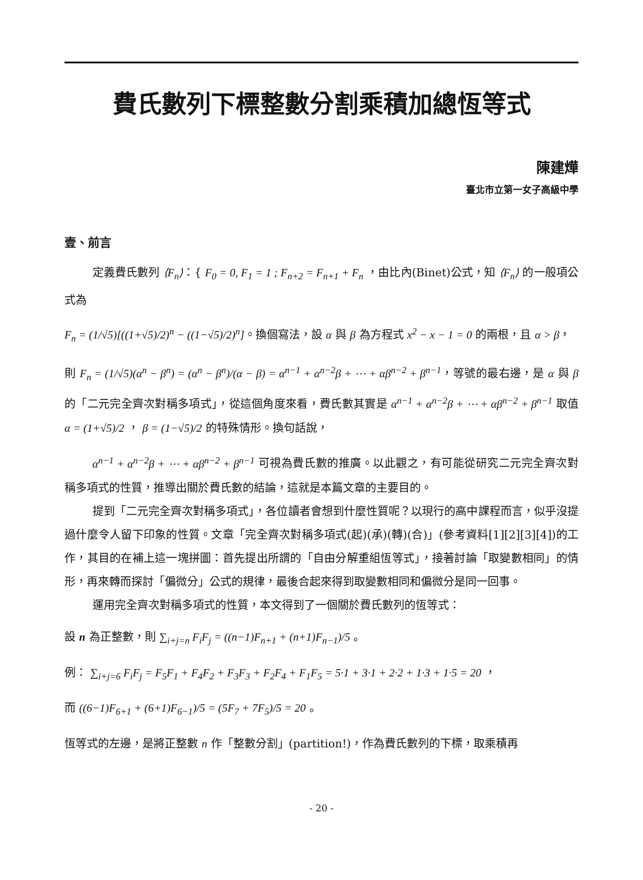費氏數列下標整數分割乘積加總恆等式
陳建燁
臺北市立第一女子高級中學
壹、前言
定義費氏數列 ⟨F<sub>n</sub>⟩：{ F<sub>0</sub> = 0, F<sub>1</sub> = 1 ; F<sub>n+2</sub> = F<sub>n+1</sub> + F<sub>n</sub> ，由比內(Binet)公式，知 ⟨F<sub>n</sub>⟩ 的一般項公式為
F<sub>n</sub> = (1/√5)[((1+√5)/2)<sup>n</sup> − ((1−√5)/2)<sup>n</sup>]。換個寫法，設 α 與 β 為方程式 x<sup>2</sup> − x − 1 = 0 的兩根，且 α > β，
則 F<sub>n</sub> = (1/√5)(α<sup>n</sup> − β<sup>n</sup>) = (α<sup>n</sup> − β<sup>n</sup>)/(α − β) = α<sup>n−1</sup> + α<sup>n−2</sup>β + ⋯ + αβ<sup>n−2</sup> + β<sup>n−1</sup>，等號的最右邊，是 α 與 β 的「二元完全齊次對稱多項式」，從這個角度來看，費氏數其實是 α<sup>n−1</sup> + α<sup>n−2</sup>β + ⋯ + αβ<sup>n−2</sup> + β<sup>n−1</sup> 取值 α = (1+√5)/2 ， β = (1−√5)/2 的特殊情形。換句話說，
α<sup>n−1</sup> + α<sup>n−2</sup>β + ⋯ + αβ<sup>n−2</sup> + β<sup>n−1</sup> 可視為費氏數的推廣。以此觀之，有可能從研究二元完全齊次對稱多項式的性質，推導出關於費氏數的結論，這就是本篇文章的主要目的。
提到「二元完全齊次對稱多項式」，各位讀者會想到什麼性質呢？以現行的高中課程而言，似乎沒提過什麼令人留下印象的性質。文章「完全齊次對稱多項式(起)(承)(轉)(合)」(參考資料[1][2][3][4])的工作，其目的在補上這一塊拼圖：首先提出所謂的「自由分解重組恆等式」，接著討論「取變數相同」的情形，再來轉而探討「偏微分」公式的規律，最後合起來得到取變數相同和偏微分是同一回事。
運用完全齊次對稱多項式的性質，本文得到了一個關於費氏數列的恆等式：
設 n 為正整數，則 ∑<sub>i+j=n</sub> F<sub>i</sub>F<sub>j</sub> = ((n−1)F<sub>n+1</sub> + (n+1)F<sub>n−1</sub>)/5 。
例： ∑<sub>i+j=6</sub> F<sub>i</sub>F<sub>j</sub> = F<sub>5</sub>F<sub>1</sub> + F<sub>4</sub>F<sub>2</sub> + F<sub>3</sub>F<sub>3</sub> + F<sub>2</sub>F<sub>4</sub> + F<sub>1</sub>F<sub>5</sub> = 5·1 + 3·1 + 2·2 + 1·3 + 1·5 = 20 ，
而 ((6−1)F<sub>6+1</sub> + (6+1)F<sub>6−1</sub>)/5 = (5F<sub>7</sub> + 7F<sub>5</sub>)/5 = 20 。
恆等式的左邊，是將正整數 n 作「整數分割」(partition!)，作為費氏數列的下標，取乘積再
- 20 -